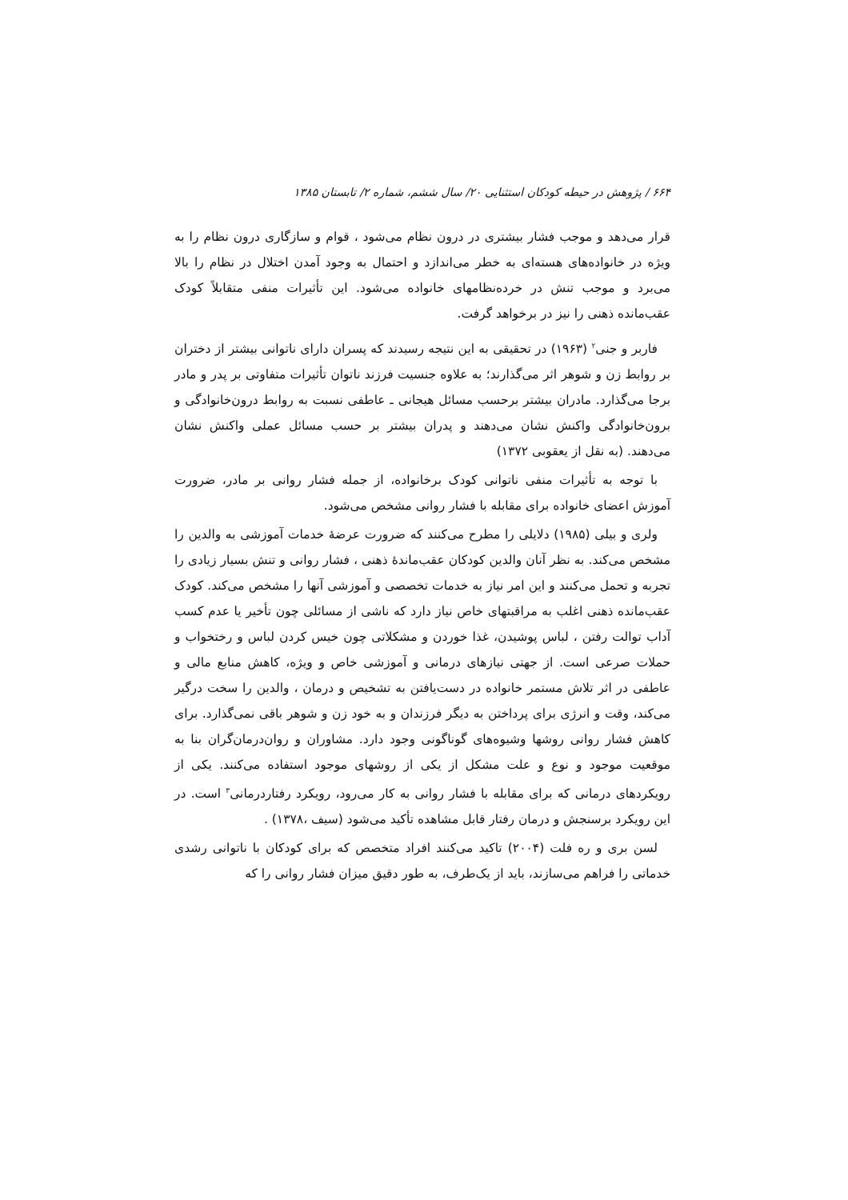۶۶۴ / پژوهش در حیطه کودکان استثنایی ۲۰/ سال ششم، شماره ۲/ تابستان ۱۳۸۵
قرار می‌دهد و موجب فشار بیشتری در درون نظام می‌شود ، قوام و سازگاری درون نظام را به ویژه در خانواده‌های هسته‌ای به خطر می‌اندازد و احتمال به وجود آمدن اختلال در نظام را بالا می‌برد و موجب تنش در خرده‌نظامهای خانواده می‌شود. این تأثیرات منفی متقابلاً کودک عقب‌مانده ذهنی را نیز در برخواهد گرفت.
فاربر و جنی<sup>۲</sup> (۱۹۶۳) در تحقیقی به این نتیجه رسیدند که پسران دارای ناتوانی بیشتر از دختران بر روابط زن و شوهر اثر می‌گذارند؛ به علاوه جنسیت فرزند ناتوان تأثیرات متفاوتی بر پدر و مادر برجا می‌گذارد. مادران بیشتر برحسب مسائل هیجانی ـ عاطفی نسبت به روابط درون‌خانوادگی و برون‌خانوادگی واکنش نشان می‌دهند و پدران بیشتر بر حسب مسائل عملی واکنش نشان می‌دهند. (به نقل از یعقوبی ۱۳۷۲)
با توجه به تأثیرات منفی ناتوانی کودک برخانواده، از جمله فشار روانی بر مادر، ضرورت آموزش اعضای خانواده برای مقابله با فشار روانی مشخص می‌شود.
ولری و بیلی (۱۹۸۵) دلایلی را مطرح می‌کنند که ضرورت عرضهٔ خدمات آموزشی به والدین را مشخص می‌کند. به نظر آنان والدین کودکان عقب‌ماندهٔ ذهنی ، فشار روانی و تنش بسیار زیادی را تجربه و تحمل می‌کنند و این امر نیاز به خدمات تخصصی و آموزشی آنها را مشخص می‌کند. کودک عقب‌مانده ذهنی اغلب به مراقبتهای خاص نیاز دارد که ناشی از مسائلی چون تأخیر یا عدم کسب آداب توالت رفتن ، لباس پوشیدن، غذا خوردن و مشکلاتی چون خیس کردن لباس و رختخواب و حملات صرعی است. از جهتی نیازهای درمانی و آموزشی خاص و ویژه، کاهش منابع مالی و عاطفی در اثر تلاش مستمر خانواده در دست‌یافتن به تشخیص و درمان ، والدین را سخت درگیر می‌کند، وقت و انرژی برای پرداختن به دیگر فرزندان و به خود زن و شوهر باقی نمی‌گذارد. برای کاهش فشار روانی روشها وشیوه‌های گوناگونی وجود دارد. مشاوران و روان‌درمان‌گران بنا به موقعیت موجود و نوع و علت مشکل از یکی از روشهای موجود استفاده می‌کنند. یکی از رویکردهای درمانی که برای مقابله با فشار روانی به کار می‌رود، رویکرد رفتاردرمانی<sup>۳</sup> است. در این رویکرد برسنجش و درمان رفتار قابل مشاهده تأکید می‌شود (سیف ،۱۳۷۸) .
لسن بری و ره فلت (۲۰۰۴) تاکید می‌کنند افراد متخصص که برای کودکان با ناتوانی رشدی خدماتی را فراهم می‌سازند، باید از یک‌طرف، به طور دقیق میزان فشار روانی را که